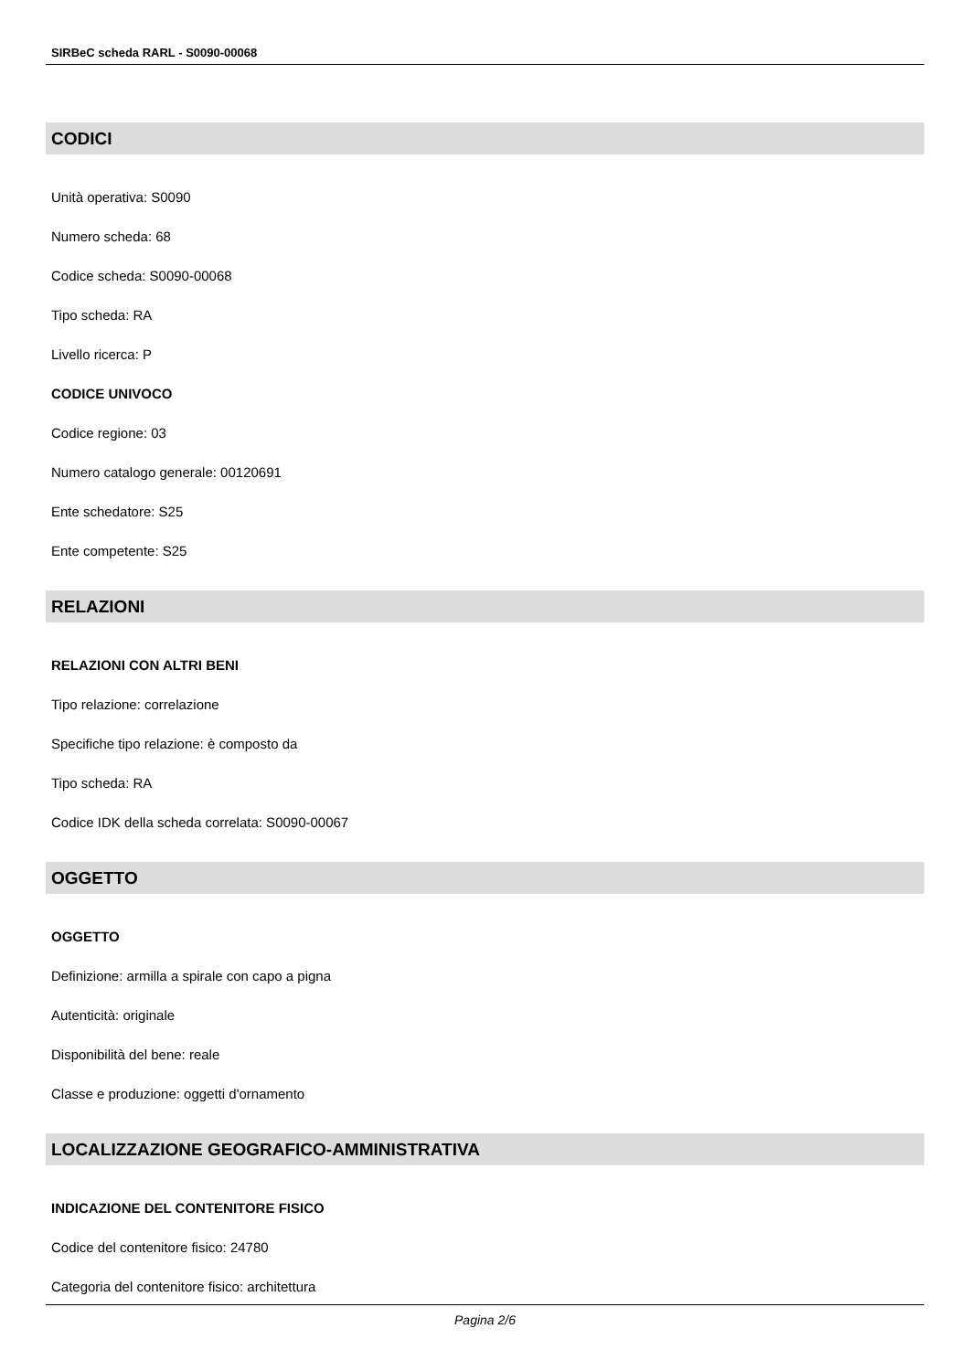SIRBeC scheda RARL - S0090-00068
CODICI
Unità operativa: S0090
Numero scheda: 68
Codice scheda: S0090-00068
Tipo scheda: RA
Livello ricerca: P
CODICE UNIVOCO
Codice regione: 03
Numero catalogo generale: 00120691
Ente schedatore: S25
Ente competente: S25
RELAZIONI
RELAZIONI CON ALTRI BENI
Tipo relazione: correlazione
Specifiche tipo relazione: è composto da
Tipo scheda: RA
Codice IDK della scheda correlata: S0090-00067
OGGETTO
OGGETTO
Definizione: armilla a spirale con capo a pigna
Autenticità: originale
Disponibilità del bene: reale
Classe e produzione: oggetti d'ornamento
LOCALIZZAZIONE GEOGRAFICO-AMMINISTRATIVA
INDICAZIONE DEL CONTENITORE FISICO
Codice del contenitore fisico: 24780
Categoria del contenitore fisico: architettura
Pagina 2/6